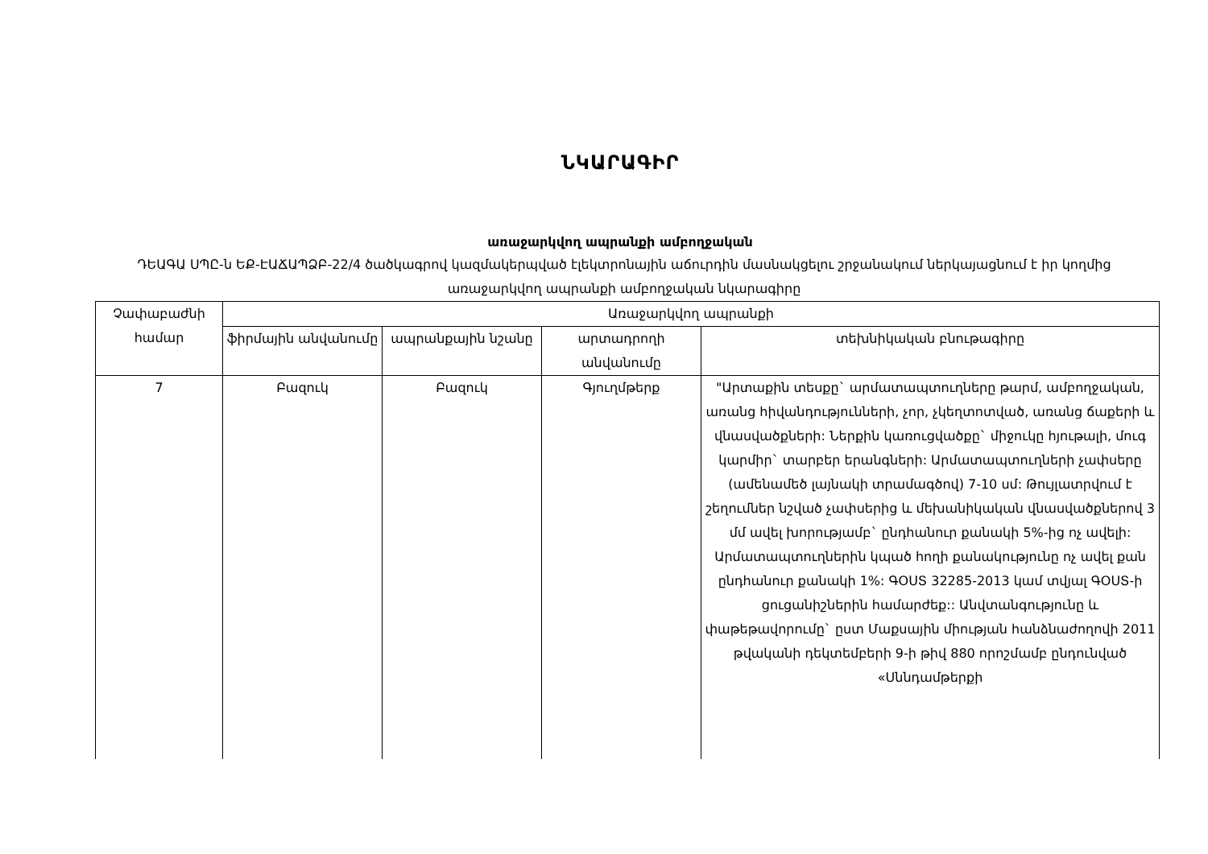ՆԿԱՐԱԳԻՐ
առաջարկվող ապրանքի ամբողջական
ԴԵԱԳԱ ՍՊԸ-ն ԵՔ-ԷԱՃԱՊՁԲ-22/4 ծածկագրով կազմակերպված էլեկտրոնային աճուրդին մասնակցելու շրջանակում ներկայացնում է իր կողմից առաջարկվող ապրանքի ամբողջական նկարագիրը
| Չափաբաժնի համար | Առաջարկվող ապրանքի | | | |
| --- | --- | --- | --- | --- |
| | ֆիրմային անվանումը | ապրանքային նշանը | արտադրողի անվանումը | տեխնիկական բնութագիրը |
| 7 | Բազուկ | Բազուկ | Գյուղմթերք | "Արտաքին տեսքը` արմատապտուղները թարմ, ամբողջական, առանց հիվանդությունների, չոր, չկեղտոտված, առանց ճաքերի և վնասվածքների: Ներքին կառուցվածքը` միջուկը հյութալի, մուգ կարմիր` տարբեր երանգների: Արմատապտուղների չափսերը (ամենամեծ լայնակի տրամագծով) 7-10 սմ: Թույլատրվում է շեղումներ նշված չափսերից և մեխանիկական վնասվածքներով 3 մմ ավել խորությամբ` ընդհանուր քանակի 5%-ից ոչ ավելի: Արմատապտուղներին կպած հողի քանակությունը ոչ ավել քան ընդհանուր քանակի 1%: ԳՕՍՏ 32285-2013 կամ տվյալ ԳՕՍՏ-ի ցուցանիշներին համարժեք:: Անվտանգությունը և փաթեթավորումը` ըստ Մաքսային միության հանձնաժողովի 2011 թվականի դեկտեմբերի 9-ի թիվ 880 որոշմամբ ընդունված «Սննդամթերքի |